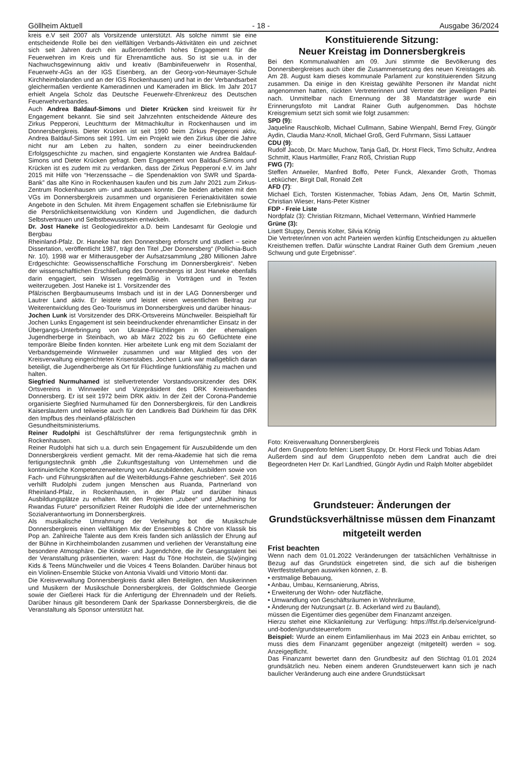Göllheim Aktuell - 18 - Ausgabe 36/2024
kreis e.V seit 2007 als Vorsitzende unterstützt. Als solche nimmt sie eine entscheidende Rolle bei den vielfältigen Verbands-Aktivitäten ein und zeichnet sich seit Jahren durch ein außerordentlich hohes Engagement für die Feuerwehren im Kreis und für Ehrenamtliche aus. So ist sie u.a. in der Nachwuchsgewinnung aktiv und kreativ (Bambinifeuerwehr in Rosenthal, Feuerwehr-AGs an der IGS Eisenberg, an der Georg-von-Neumayer-Schule Kirchheimbolanden und an der IGS Rockenhausen) und hat in der Verbandsarbeit gleichermaßen verdiente Kameradinnen und Kameraden im Blick. Im Jahr 2017 erhielt Angela Scholz das Deutsche Feuerwehr-Ehrenkreuz des Deutschen Feuerwehrverbandes.
Auch Andrea Baldauf-Simons und Dieter Krücken sind kreisweit für ihr Engagement bekannt. Sie sind seit Jahrzehnten entscheidende Akteure des Zirkus Pepperoni, Leuchtturm der Mitmachkultur in Rockenhausen und im Donnersbergkreis. Dieter Krücken ist seit 1990 beim Zirkus Pepperoni aktiv, Andrea Baldauf-Simons seit 1991. Um ein Projekt wie den Zirkus über die Jahre nicht nur am Leben zu halten, sondern zu einer beeindruckenden Erfolgsgeschichte zu machen, sind engagierte Konstanten wie Andrea Baldauf-Simons und Dieter Krücken gefragt. Dem Engagement von Baldauf-Simons und Krücken ist es zudem mit zu verdanken, dass der Zirkus Pepperoni e.V. im Jahr 2015 mit Hilfe von “Herzenssache – die Spendenaktion von SWR und Sparda-Bank” das alte Kino in Rockenhausen kaufen und bis zum Jahr 2021 zum Zirkus-Zentrum Rockenhausen um- und ausbauen konnte. Die beiden arbeiten mit den VGs im Donnersbergkreis zusammen und organisieren Ferienaktivitäten sowie Angebote in den Schulen. Mit ihrem Engagement schaffen sie Erlebnisräume für die Persönlichkeitsentwicklung von Kindern und Jugendlichen, die dadurch Selbstvertrauen und Selbstbewusstsein entwickeln.
Dr. Jost Haneke ist Geologiedirektor a.D. beim Landesamt für Geologie und Bergbau
Rheinland-Pfalz. Dr. Haneke hat den Donnersberg erforscht und studiert – seine Dissertation, veröffentlicht 1987, trägt den Titel „Der Donnersberg“ (Pollichia-Buch Nr. 10). 1998 war er Mitherausgeber der Aufsatzsammlung „280 Millionen Jahre Erdgeschichte: Geowissenschaftliche Forschung im Donnersbergkreis“. Neben der wissenschaftlichen Erschließung des Donnersbergs ist Jost Haneke ebenfalls darin engagiert, sein Wissen regelmäßig in Vorträgen und in Texten weiterzugeben. Jost Haneke ist 1. Vorsitzender des
Pfälzischen Bergbaumuseums Imsbach und ist in der LAG Donnersberger und Lautrer Land aktiv. Er leistete und leistet einen wesentlichen Beitrag zur Weiterentwicklung des Geo-Tourismus im Donnersbergkreis und darüber hinaus-
Jochen Lunk ist Vorsitzender des DRK-Ortsvereins Münchweiler. Beispielhaft für Jochen Lunks Engagement ist sein beeindruckender ehrenamtlicher Einsatz in der Übergangs-Unterbringung von Ukraine-Flüchtlingen in der ehemaligen Jugendherberge in Steinbach, wo ab März 2022 bis zu 60 Geflüchtete eine temporäre Bleibe finden konnten. Hier arbeitete Lunk eng mit dem Sozialamt der Verbandsgemeinde Winnweiler zusammen und war Mitglied des von der Kreisverwaltung eingerichteten Krisenstabes. Jochen Lunk war maßgeblich daran beteiligt, die Jugendherberge als Ort für Flüchtlinge funktionsfähig zu machen und halten.
Siegfried Nurmuhamed ist stellvertretender Vorstandsvorsitzender des DRK Ortsvereins in Winnweiler und Vizepräsident des DRK Kreisverbandes Donnersberg. Er ist seit 1972 beim DRK aktiv. In der Zeit der Corona-Pandemie organisierte Siegfried Nurmuhamed für den Donnersbergkreis, für den Landkreis Kaiserslautern und teilweise auch für den Landkreis Bad Dürkheim für das DRK den Impfbus des rheinland-pfälzischen
Gesundheitsministeriums.
Reiner Rudolphi ist Geschäftsführer der rema fertigungstechnik gmbh in Rockenhausen.
Reiner Rudolphi hat sich u.a. durch sein Engagement für Auszubildende um den Donnersbergkreis verdient gemacht. Mit der rema-Akademie hat sich die rema fertigungstechnik gmbh „die Zukunftsgestaltung von Unternehmen und die kontinuierliche Kompetenzerweiterung von Auszubildenden, Ausbildern sowie von Fach- und Führungskräften auf die Weiterbildungs-Fahne geschrieben“. Seit 2016 verhilft Rudolphi zudem jungen Menschen aus Ruanda, Partnerland von Rheinland-Pfalz, in Rockenhausen, in der Pfalz und darüber hinaus Ausbildungsplätze zu erhalten. Mit den Projekten „zubee“ und „Machining for Rwandas Future“ personifiziert Reiner Rudolphi die Idee der unternehmerischen Sozialverantwortung im Donnersbergkreis.
Als musikalische Umrahmung der Verleihung bot die Musikschule Donnersbergkreis einen vielfältigen Mix der Ensembles & Chöre von Klassik bis Pop an. Zahlreiche Talente aus dem Kreis fanden sich anlässlich der Ehrung auf der Bühne in Kirchheimbolanden zusammen und verliehen der Veranstaltung eine besondere Atmosphäre. Die Kinder- und Jugendchöre, die ihr Gesangstalent bei der Veranstaltung präsentierten, waren: Hast du Töne Hochstein, die S(w)inging Kids & Teens Münchweiler und die Voices 4 Teens Bolanden. Darüber hinaus bot ein Violinen-Ensemble Stücke von Antonia Vivaldi und Vittorio Monti dar.
Die Kreisverwaltung Donnersbergkreis dankt allen Beteiligten, den Musikerinnen und Musikern der Musikschule Donnersbergkreis, der Goldschmiede Georgie sowie der Gießerei Hack für die Anfertigung der Ehrennadeln und der Reliefs. Darüber hinaus gilt besonderem Dank der Sparkasse Donnersbergkreis, die die Veranstaltung als Sponsor unterstützt hat.
Konstituierende Sitzung:
Neuer Kreistag im Donnersbergkreis
Bei den Kommunalwahlen am 09. Juni stimmte die Bevölkerung des Donnersbergkreises auch über die Zusammensetzung des neuen Kreistages ab. Am 28. August kam dieses kommunale Parlament zur konstituierenden Sitzung zusammen. Da einige in den Kreistag gewählte Personen ihr Mandat nicht angenommen hatten, rückten Vertreterinnen und Vertreter der jeweiligen Partei nach. Unmittelbar nach Ernennung der 38 Mandatsträger wurde ein Erinnerungsfoto mit Landrat Rainer Guth aufgenommen. Das höchste Kreisgremium setzt sich somit wie folgt zusammen:
SPD (9):
Jaqueline Rauschkolb, Michael Cullmann, Sabine Wienpahl, Bernd Frey, Güngör Aydin, Claudia Manz-Knoll, Michael Groß, Gerd Fuhrmann, Sissi Lattauer
CDU (9):
Rudolf Jacob, Dr. Marc Muchow, Tanja Gaß, Dr. Horst Fleck, Timo Schultz, Andrea Schmitt, Klaus Hartmüller, Franz Röß, Christian Rupp
FWG (7):
Steffen Antweiler, Manfred Boffo, Peter Funck, Alexander Groth, Thomas Lebkücher, Birgit Dall, Ronald Zelt
AFD (7):
Michael Eich, Torsten Kistenmacher, Tobias Adam, Jens Ott, Martin Schmitt, Christian Wieser, Hans-Peter Kistner
FDP - Freie Liste
Nordpfalz (3): Christian Ritzmann, Michael Vettermann, Winfried Hammerle
Grüne (3):
Lisett Stuppy, Dennis Kolter, Silvia König
Die Vertreter/innen von acht Parteien werden künftig Entscheidungen zu aktuellen Kreisthemen treffen. Dafür wünschte Landrat Rainer Guth dem Gremium „neuen Schwung und gute Ergebnisse“.
Foto: Kreisverwaltung Donnersbergkreis
Auf dem Gruppenfoto fehlen: Lisett Stuppy, Dr. Horst Fleck und Tobias Adam
Außerdem sind auf dem Gruppenfoto neben dem Landrat auch die drei Begeordneten Herr Dr. Karl Landfried, Güngör Aydin und Ralph Molter abgebildet
Grundsteuer: Änderungen der Grundstücksverhältnisse müssen dem Finanzamt mitgeteilt werden
Frist beachten
Wenn nach dem 01.01.2022 Veränderungen der tatsächlichen Verhältnisse in Bezug auf das Grundstück eingetreten sind, die sich auf die bisherigen Wertfeststellungen auswirken können, z. B.
• erstmalige Bebauung,
• Anbau, Umbau, Kernsanierung, Abriss,
• Erweiterung der Wohn- oder Nutzfläche,
• Umwandlung von Geschäftsräumen in Wohnräume,
• Änderung der Nutzungsart (z. B. Ackerland wird zu Bauland),
müssen die Eigentümer dies gegenüber dem Finanzamt anzeigen.
Hierzu stehet eine Klickanleitung zur Verfügung: https://lfst.rlp.de/service/grund-und-boden/grundsteuerreform
Beispiel: Wurde an einem Einfamilienhaus im Mai 2023 ein Anbau errichtet, so muss dies dem Finanzamt gegenüber angezeigt (mitgeteilt) werden = sog. Anzeigepflicht.
Das Finanzamt bewertet dann den Grundbesitz auf den Stichtag 01.01 2024 grundsätzlich neu. Neben einem anderen Grundsteuerwert kann sich je nach baulicher Veränderung auch eine andere Grundstücksart